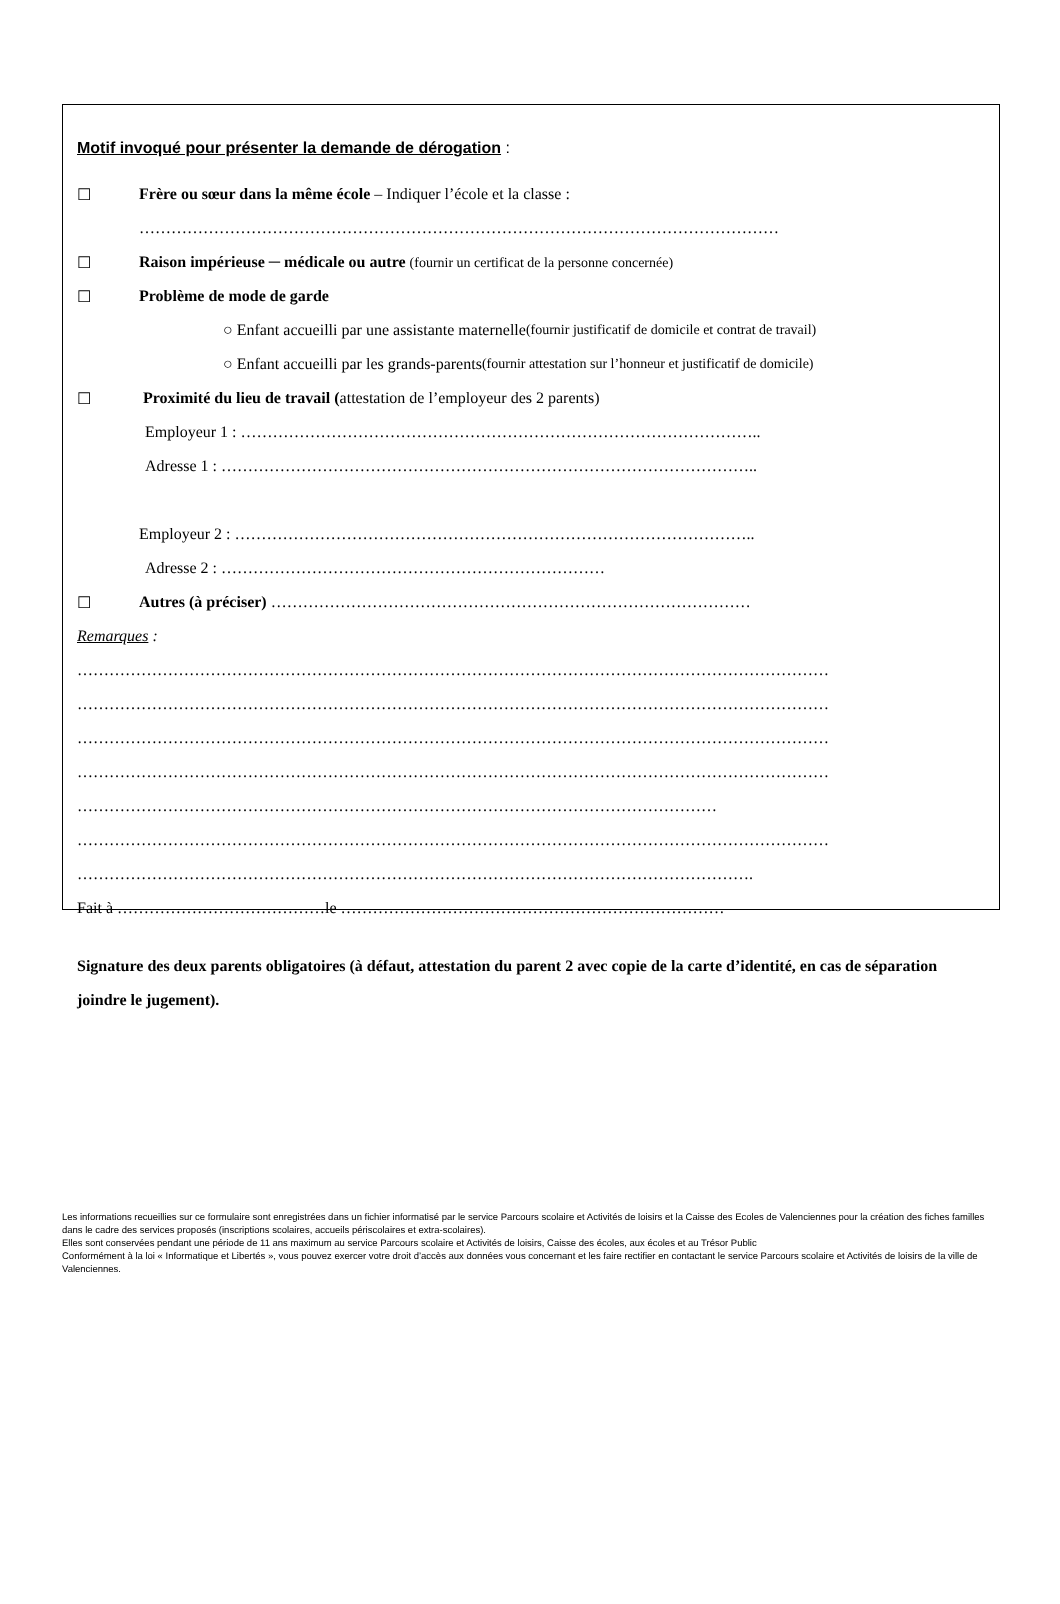Motif invoqué pour présenter la demande de dérogation :
☐ Frère ou sœur dans la même école – Indiquer l’école et la classe :
…………………………………………………………………………………………………………
☐ Raison impérieuse ─ médicale ou autre (fournir un certificat de la personne concernée)
☐ Problème de mode de garde
○ Enfant accueilli par une assistante maternelle (fournir justificatif de domicile et contrat de travail)
○ Enfant accueilli par les grands-parents (fournir attestation sur l’honneur et justificatif de domicile)
☐ Proximité du lieu de travail (attestation de l’employeur des 2 parents)
Employeur 1 : ……………………………………………………………………………………..
Adresse 1 : ………………………………………………………………………………………..
Employeur 2 : ……………………………………………………………………………………..
Adresse 2 : ………………………………………………………………
☐ Autres (à préciser) ………………………………………………………………………………
Remarques :
……………………………………………………………………………………………………………………………
……………………………………………………………………………………………………………………………
……………………………………………………………………………………………………………………………
……………………………………………………………………………………………………………………………
…………………………………………………………………………………………………………
……………………………………………………………………………………………………………………………
……………………………………………………………………………………………………………….
Fait à …………………………………le ………………………………………………………………
Signature des deux parents obligatoires (à défaut, attestation du parent 2 avec copie de la carte d’identité, en cas de séparation joindre le jugement).
Les informations recueillies sur ce formulaire sont enregistrées dans un fichier informatisé par le service Parcours scolaire et Activités de loisirs et la Caisse des Ecoles de Valenciennes pour la création des fiches familles dans le cadre des services proposés (inscriptions scolaires, accueils périscolaires et extra-scolaires).
Elles sont conservées pendant une période de 11 ans maximum au service Parcours scolaire et Activités de loisirs, Caisse des écoles, aux écoles et au Trésor Public
Conformément à la loi « Informatique et Libertés », vous pouvez exercer votre droit d’accès aux données vous concernant et les faire rectifier en contactant le service Parcours scolaire et Activités de loisirs de la ville de Valenciennes.